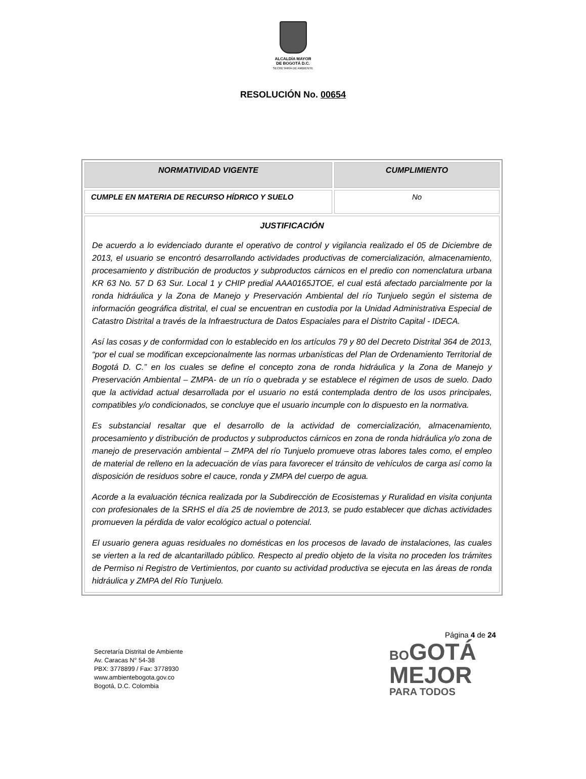ALCALDÍA MAYOR
DE BOGOTÁ D.C.
SECRETARÍA DE AMBIENTE
RESOLUCIÓN No. 00654
| NORMATIVIDAD VIGENTE | CUMPLIMIENTO |
| --- | --- |
| CUMPLE EN MATERIA DE RECURSO HÍDRICO Y SUELO | No |
| JUSTIFICACIÓN De acuerdo a lo evidenciado durante el operativo de control y vigilancia realizado el 05 de Diciembre de 2013, el usuario se encontró desarrollando actividades productivas de comercialización, almacenamiento, procesamiento y distribución de productos y subproductos cárnicos en el predio con nomenclatura urbana KR 63 No. 57 D 63 Sur. Local 1 y CHIP predial AAA0165JTOE, el cual está afectado parcialmente por la ronda hidráulica y la Zona de Manejo y Preservación Ambiental del río Tunjuelo según el sistema de información geográfica distrital, el cual se encuentran en custodia por la Unidad Administrativa Especial de Catastro Distrital a través de la Infraestructura de Datos Espaciales para el Distrito Capital - IDECA. Así las cosas y de conformidad con lo establecido en los artículos 79 y 80 del Decreto Distrital 364 de 2013, “por el cual se modifican excepcionalmente las normas urbanísticas del Plan de Ordenamiento Territorial de Bogotá D. C.” en los cuales se define el concepto zona de ronda hidráulica y la Zona de Manejo y Preservación Ambiental – ZMPA- de un río o quebrada y se establece el régimen de usos de suelo. Dado que la actividad actual desarrollada por el usuario no está contemplada dentro de los usos principales, compatibles y/o condicionados, se concluye que el usuario incumple con lo dispuesto en la normativa. Es substancial resaltar que el desarrollo de la actividad de comercialización, almacenamiento, procesamiento y distribución de productos y subproductos cárnicos en zona de ronda hidráulica y/o zona de manejo de preservación ambiental – ZMPA del río Tunjuelo promueve otras labores tales como, el empleo de material de relleno en la adecuación de vías para favorecer el tránsito de vehículos de carga así como la disposición de residuos sobre el cauce, ronda y ZMPA del cuerpo de agua. Acorde a la evaluación técnica realizada por la Subdirección de Ecosistemas y Ruralidad en visita conjunta con profesionales de la SRHS el día 25 de noviembre de 2013, se pudo establecer que dichas actividades promueven la pérdida de valor ecológico actual o potencial. El usuario genera aguas residuales no domésticas en los procesos de lavado de instalaciones, las cuales se vierten a la red de alcantarillado público. Respecto al predio objeto de la visita no proceden los trámites de Permiso ni Registro de Vertimientos, por cuanto su actividad productiva se ejecuta en las áreas de ronda hidráulica y ZMPA del Río Tunjuelo. | |
Página 4 de 24
Secretaría Distrital de Ambiente
Av. Caracas N° 54-38
PBX: 3778899 / Fax: 3778930
www.ambientebogota.gov.co
Bogotá, D.C. Colombia
BO GOTÁ
MEJOR
PARA TODOS